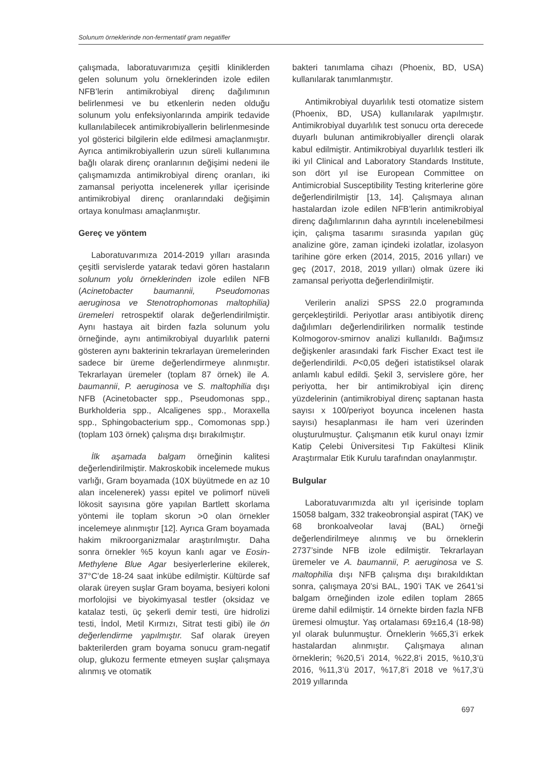Solunum örneklerinde non-fermentatif gram negatifler
çalışmada, laboratuvarımıza çeşitli kliniklerden gelen solunum yolu örneklerinden izole edilen NFB’lerin antimikrobiyal direnç dağılımının belirlenmesi ve bu etkenlerin neden olduğu solunum yolu enfeksiyonlarında ampirik tedavide kullanılabilecek antimikrobiyallerin belirlenmesinde yol gösterici bilgilerin elde edilmesi amaçlanmıştır. Ayrıca antimikrobiyallerin uzun süreli kullanımına bağlı olarak direnç oranlarının değişimi nedeni ile çalışmamızda antimikrobiyal direnç oranları, iki zamansal periyotta incelenerek yıllar içerisinde antimikrobiyal direnç oranlarındaki değişimin ortaya konulması amaçlanmıştır.
Gereç ve yöntem
Laboratuvarımıza 2014-2019 yılları arasında çeşitli servislerde yatarak tedavi gören hastaların solunum yolu örneklerinden izole edilen NFB (Acinetobacter baumannii, Pseudomonas aeruginosa ve Stenotrophomonas maltophilia) üremeleri retrospektif olarak değerlendirilmiştir. Aynı hastaya ait birden fazla solunum yolu örneğinde, aynı antimikrobiyal duyarlılık paterni gösteren aynı bakterinin tekrarlayan üremelerinden sadece bir üreme değerlendirmeye alınmıştır. Tekrarlayan üremeler (toplam 87 örnek) ile A. baumannii, P. aeruginosa ve S. maltophilia dışı NFB (Acinetobacter spp., Pseudomonas spp., Burkholderia spp., Alcaligenes spp., Moraxella spp., Sphingobacterium spp., Comomonas spp.) (toplam 103 örnek) çalışma dışı bırakılmıştır.
İlk aşamada balgam örneğinin kalitesi değerlendirilmiştir. Makroskobik incelemede mukus varlığı, Gram boyamada (10X büyütmede en az 10 alan incelenerek) yassı epitel ve polimorf nüveli lökosit sayısına göre yapılan Bartlett skorlama yöntemi ile toplam skorun >0 olan örnekler incelemeye alınmıştır [12]. Ayrıca Gram boyamada hakim mikroorganizmalar araştırılmıştır. Daha sonra örnekler %5 koyun kanlı agar ve Eosin-Methylene Blue Agar besiyerlerlerine ekilerek, 37°C’de 18-24 saat inkübe edilmiştir. Kültürde saf olarak üreyen suşlar Gram boyama, besiyeri koloni morfolojisi ve biyokimyasal testler (oksidaz ve katalaz testi, üç şekerli demir testi, üre hidrolizi testi, İndol, Metil Kırmızı, Sitrat testi gibi) ile ön değerlendirme yapılmıştır. Saf olarak üreyen bakterilerden gram boyama sonucu gram-negatif olup, glukozu fermente etmeyen suşlar çalışmaya alınmış ve otomatik
bakteri tanımlama cihazı (Phoenix, BD, USA) kullanılarak tanımlanmıştır.
Antimikrobiyal duyarlılık testi otomatize sistem (Phoenix, BD, USA) kullanılarak yapılmıştır. Antimikrobiyal duyarlılık test sonucu orta derecede duyarlı bulunan antimikrobiyaller dirençli olarak kabul edilmiştir. Antimikrobiyal duyarlılık testleri ilk iki yıl Clinical and Laboratory Standards Institute, son dört yıl ise European Committee on Antimicrobial Susceptibility Testing kriterlerine göre değerlendirilmiştir [13, 14]. Çalışmaya alınan hastalardan izole edilen NFB’lerin antimikrobiyal direnç dağılımlarının daha ayrıntılı incelenebilmesi için, çalışma tasarımı sırasında yapılan güç analizine göre, zaman içindeki izolatlar, izolasyon tarihine göre erken (2014, 2015, 2016 yılları) ve geç (2017, 2018, 2019 yılları) olmak üzere iki zamansal periyotta değerlendirilmiştir.
Verilerin analizi SPSS 22.0 programında gerçekleştirildi. Periyotlar arası antibiyotik direnç dağılımları değerlendirilirken normalik testinde Kolmogorov-smirnov analizi kullanıldı. Bağımsız değişkenler arasındaki fark Fischer Exact test ile değerlendirildi. P<0,05 değeri istatistiksel olarak anlamlı kabul edildi. Şekil 3, servislere göre, her periyotta, her bir antimikrobiyal için direnç yüzdelerinin (antimikrobiyal direnç saptanan hasta sayısı x 100/periyot boyunca incelenen hasta sayısı) hesaplanması ile ham veri üzerinden oluşturulmuştur. Çalışmanın etik kurul onayı İzmir Katip Çelebi Üniversitesi Tıp Fakültesi Klinik Araştırmalar Etik Kurulu tarafından onaylanmıştır.
Bulgular
Laboratuvarımızda altı yıl içerisinde toplam 15058 balgam, 332 trakeobronşial aspirat (TAK) ve 68 bronkoalveolar lavaj (BAL) örneği değerlendirilmeye alınmış ve bu örneklerin 2737’sinde NFB izole edilmiştir. Tekrarlayan üremeler ve A. baumannii, P. aeruginosa ve S. maltophilia dışı NFB çalışma dışı bırakıldıktan sonra, çalışmaya 20’si BAL, 190’i TAK ve 2641’si balgam örneğinden izole edilen toplam 2865 üreme dahil edilmiştir. 14 örnekte birden fazla NFB üremesi olmuştur. Yaş ortalaması 69±16,4 (18-98) yıl olarak bulunmuştur. Örneklerin %65,3’i erkek hastalardan alınmıştır. Çalışmaya alınan örneklerin; %20,5’i 2014, %22,8’i 2015, %10,3’ü 2016, %11,3’ü 2017, %17,8’i 2018 ve %17,3’ü 2019 yıllarında
697